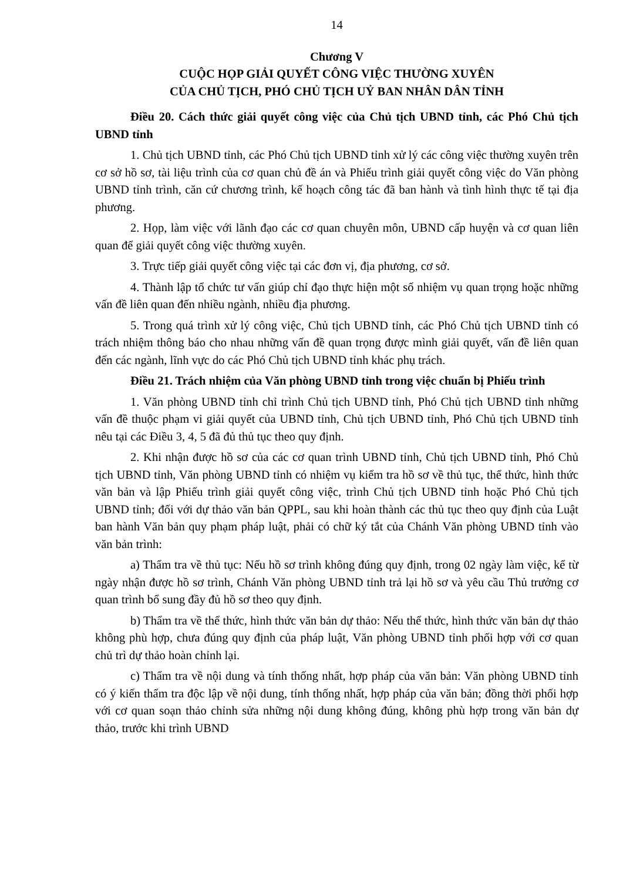14
Chương V
CUỘC HỌP GIẢI QUYẾT CÔNG VIỆC THƯỜNG XUYÊN
CỦA CHỦ TỊCH, PHÓ CHỦ TỊCH UỶ BAN NHÂN DÂN TỈNH
Điều 20. Cách thức giải quyết công việc của Chủ tịch UBND tỉnh, các Phó Chủ tịch UBND tỉnh
1. Chủ tịch UBND tỉnh, các Phó Chủ tịch UBND tỉnh xử lý các công việc thường xuyên trên cơ sở hồ sơ, tài liệu trình của cơ quan chủ đề án và Phiếu trình giải quyết công việc do Văn phòng UBND tỉnh trình, căn cứ chương trình, kế hoạch công tác đã ban hành và tình hình thực tế tại địa phương.
2. Họp, làm việc với lãnh đạo các cơ quan chuyên môn, UBND cấp huyện và cơ quan liên quan để giải quyết công việc thường xuyên.
3. Trực tiếp giải quyết công việc tại các đơn vị, địa phương, cơ sở.
4. Thành lập tổ chức tư vấn giúp chỉ đạo thực hiện một số nhiệm vụ quan trọng hoặc những vấn đề liên quan đến nhiều ngành, nhiều địa phương.
5. Trong quá trình xử lý công việc, Chủ tịch UBND tỉnh, các Phó Chủ tịch UBND tỉnh có trách nhiệm thông báo cho nhau những vấn đề quan trọng được mình giải quyết, vấn đề liên quan đến các ngành, lĩnh vực do các Phó Chủ tịch UBND tỉnh khác phụ trách.
Điều 21. Trách nhiệm của Văn phòng UBND tỉnh trong việc chuẩn bị Phiếu trình
1. Văn phòng UBND tỉnh chỉ trình Chủ tịch UBND tỉnh, Phó Chủ tịch UBND tỉnh những vấn đề thuộc phạm vi giải quyết của UBND tỉnh, Chủ tịch UBND tỉnh, Phó Chủ tịch UBND tỉnh nêu tại các Điều 3, 4, 5 đã đủ thủ tục theo quy định.
2. Khi nhận được hồ sơ của các cơ quan trình UBND tỉnh, Chủ tịch UBND tỉnh, Phó Chủ tịch UBND tỉnh, Văn phòng UBND tỉnh có nhiệm vụ kiểm tra hồ sơ về thủ tục, thể thức, hình thức văn bản và lập Phiếu trình giải quyết công việc, trình Chủ tịch UBND tỉnh hoặc Phó Chủ tịch UBND tỉnh; đối với dự thảo văn bản QPPL, sau khi hoàn thành các thủ tục theo quy định của Luật ban hành Văn bản quy phạm pháp luật, phải có chữ ký tắt của Chánh Văn phòng UBND tỉnh vào văn bản trình:
a) Thẩm tra về thủ tục: Nếu hồ sơ trình không đúng quy định, trong 02 ngày làm việc, kể từ ngày nhận được hồ sơ trình, Chánh Văn phòng UBND tỉnh trả lại hồ sơ và yêu cầu Thủ trưởng cơ quan trình bổ sung đầy đủ hồ sơ theo quy định.
b) Thẩm tra về thể thức, hình thức văn bản dự thảo: Nếu thể thức, hình thức văn bản dự thảo không phù hợp, chưa đúng quy định của pháp luật, Văn phòng UBND tỉnh phối hợp với cơ quan chủ trì dự thảo hoàn chỉnh lại.
c) Thẩm tra về nội dung và tính thống nhất, hợp pháp của văn bản: Văn phòng UBND tỉnh có ý kiến thẩm tra độc lập về nội dung, tính thống nhất, hợp pháp của văn bản; đồng thời phối hợp với cơ quan soạn thảo chỉnh sửa những nội dung không đúng, không phù hợp trong văn bản dự thảo, trước khi trình UBND